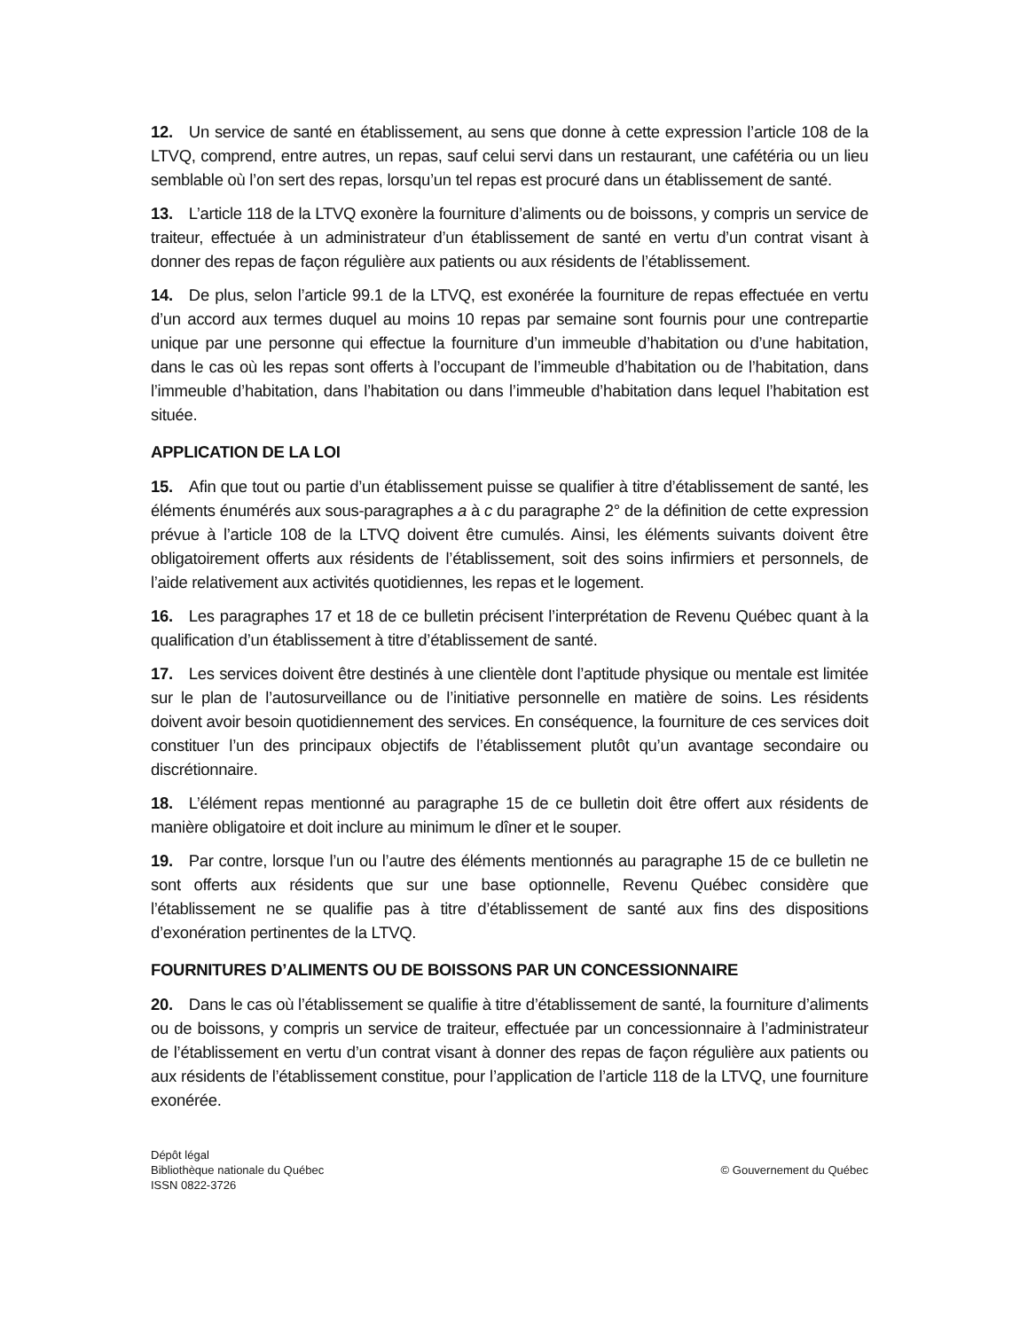12. Un service de santé en établissement, au sens que donne à cette expression l’article 108 de la LTVQ, comprend, entre autres, un repas, sauf celui servi dans un restaurant, une cafétéria ou un lieu semblable où l’on sert des repas, lorsqu’un tel repas est procuré dans un établissement de santé.
13. L’article 118 de la LTVQ exonère la fourniture d’aliments ou de boissons, y compris un service de traiteur, effectuée à un administrateur d’un établissement de santé en vertu d’un contrat visant à donner des repas de façon régulière aux patients ou aux résidents de l’établissement.
14. De plus, selon l’article 99.1 de la LTVQ, est exonérée la fourniture de repas effectuée en vertu d’un accord aux termes duquel au moins 10 repas par semaine sont fournis pour une contrepartie unique par une personne qui effectue la fourniture d’un immeuble d’habitation ou d’une habitation, dans le cas où les repas sont offerts à l’occupant de l’immeuble d’habitation ou de l’habitation, dans l’immeuble d’habitation, dans l’habitation ou dans l’immeuble d’habitation dans lequel l’habitation est située.
APPLICATION DE LA LOI
15. Afin que tout ou partie d’un établissement puisse se qualifier à titre d’établissement de santé, les éléments énumérés aux sous-paragraphes a à c du paragraphe 2° de la définition de cette expression prévue à l’article 108 de la LTVQ doivent être cumulés. Ainsi, les éléments suivants doivent être obligatoirement offerts aux résidents de l’établissement, soit des soins infirmiers et personnels, de l’aide relativement aux activités quotidiennes, les repas et le logement.
16. Les paragraphes 17 et 18 de ce bulletin précisent l’interprétation de Revenu Québec quant à la qualification d’un établissement à titre d’établissement de santé.
17. Les services doivent être destinés à une clientèle dont l’aptitude physique ou mentale est limitée sur le plan de l’autosurveillance ou de l’initiative personnelle en matière de soins. Les résidents doivent avoir besoin quotidiennement des services. En conséquence, la fourniture de ces services doit constituer l’un des principaux objectifs de l’établissement plutôt qu’un avantage secondaire ou discrétionnaire.
18. L’élément repas mentionné au paragraphe 15 de ce bulletin doit être offert aux résidents de manière obligatoire et doit inclure au minimum le dîner et le souper.
19. Par contre, lorsque l’un ou l’autre des éléments mentionnés au paragraphe 15 de ce bulletin ne sont offerts aux résidents que sur une base optionnelle, Revenu Québec considère que l’établissement ne se qualifie pas à titre d’établissement de santé aux fins des dispositions d’exonération pertinentes de la LTVQ.
FOURNITURES D’ALIMENTS OU DE BOISSONS PAR UN CONCESSIONNAIRE
20. Dans le cas où l’établissement se qualifie à titre d’établissement de santé, la fourniture d’aliments ou de boissons, y compris un service de traiteur, effectuée par un concessionnaire à l’administrateur de l’établissement en vertu d’un contrat visant à donner des repas de façon régulière aux patients ou aux résidents de l’établissement constitue, pour l’application de l’article 118 de la LTVQ, une fourniture exonérée.
Dépôt légal
Bibliothèque nationale du Québec
ISSN 0822-3726
© Gouvernement du Québec